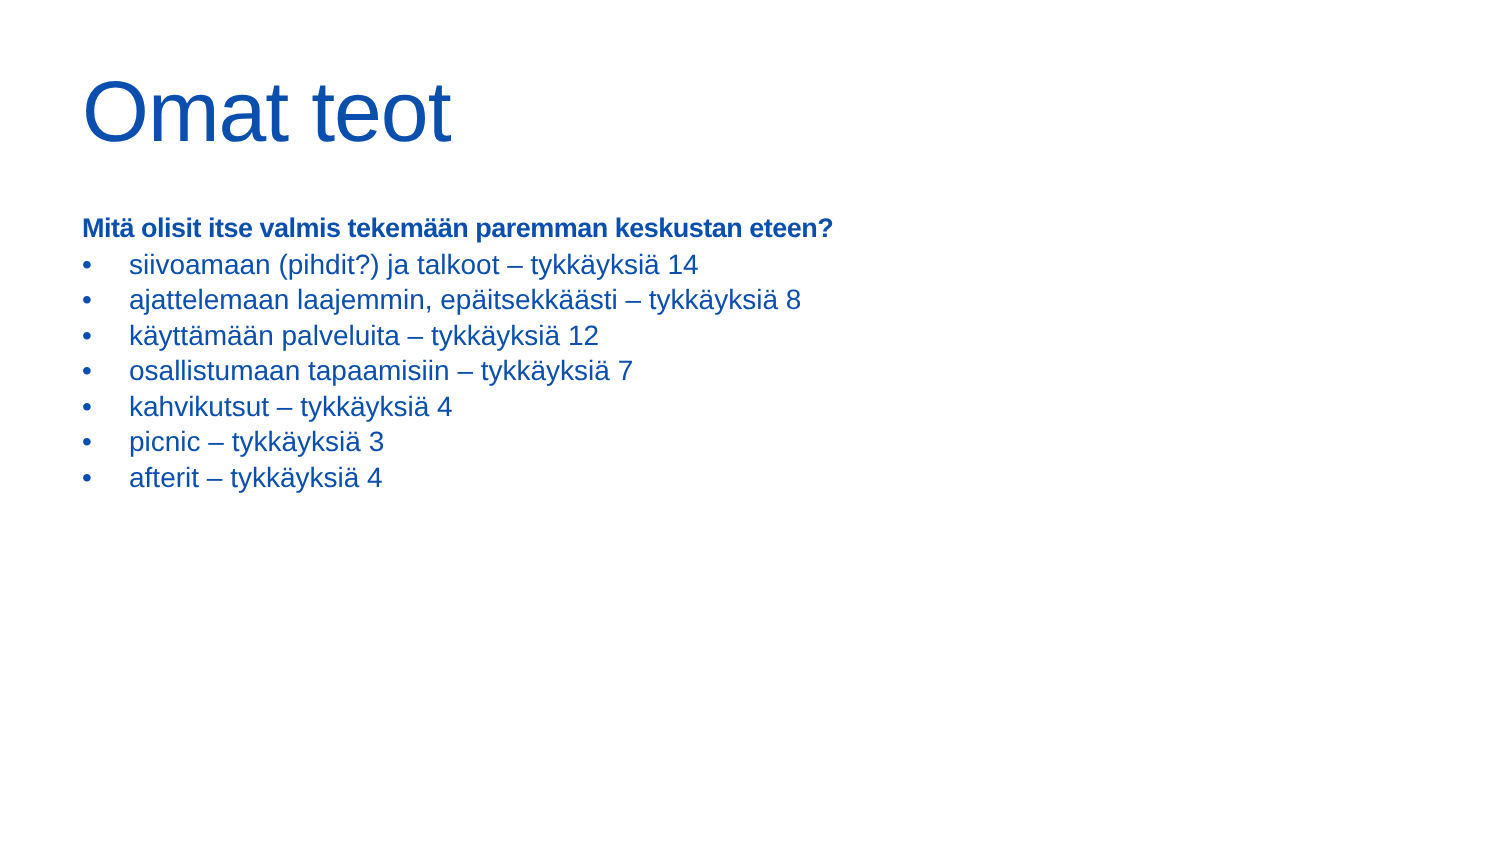Omat teot
Mitä olisit itse valmis tekemään paremman keskustan eteen?
• siivoamaan (pihdit?) ja talkoot – tykkäyksiä 14
• ajattelemaan laajemmin, epäitsekkäästi – tykkäyksiä 8
• käyttämään palveluita – tykkäyksiä 12
• osallistumaan tapaamisiin – tykkäyksiä 7
• kahvikutsut – tykkäyksiä 4
• picnic – tykkäyksiä 3
• afterit – tykkäyksiä 4